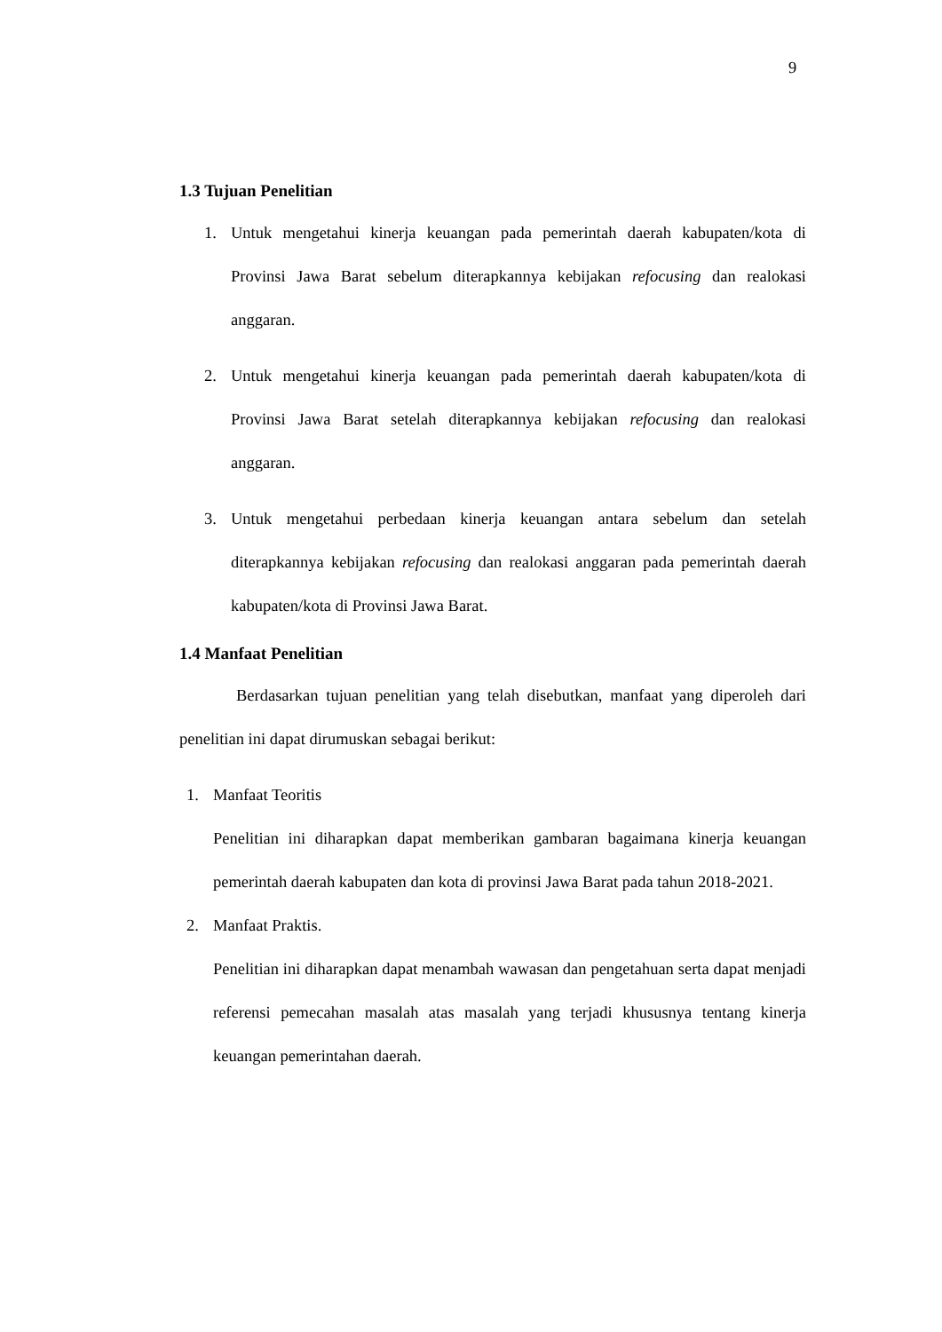9
1.3 Tujuan Penelitian
1. Untuk mengetahui kinerja keuangan pada pemerintah daerah kabupaten/kota di Provinsi Jawa Barat sebelum diterapkannya kebijakan refocusing dan realokasi anggaran.
2. Untuk mengetahui kinerja keuangan pada pemerintah daerah kabupaten/kota di Provinsi Jawa Barat setelah diterapkannya kebijakan refocusing dan realokasi anggaran.
3. Untuk mengetahui perbedaan kinerja keuangan antara sebelum dan setelah diterapkannya kebijakan refocusing dan realokasi anggaran pada pemerintah daerah kabupaten/kota di Provinsi Jawa Barat.
1.4 Manfaat Penelitian
Berdasarkan tujuan penelitian yang telah disebutkan, manfaat yang diperoleh dari penelitian ini dapat dirumuskan sebagai berikut:
1. Manfaat Teoritis
Penelitian ini diharapkan dapat memberikan gambaran bagaimana kinerja keuangan pemerintah daerah kabupaten dan kota di provinsi Jawa Barat pada tahun 2018-2021.
2. Manfaat Praktis.
Penelitian ini diharapkan dapat menambah wawasan dan pengetahuan serta dapat menjadi referensi pemecahan masalah atas masalah yang terjadi khususnya tentang kinerja keuangan pemerintahan daerah.